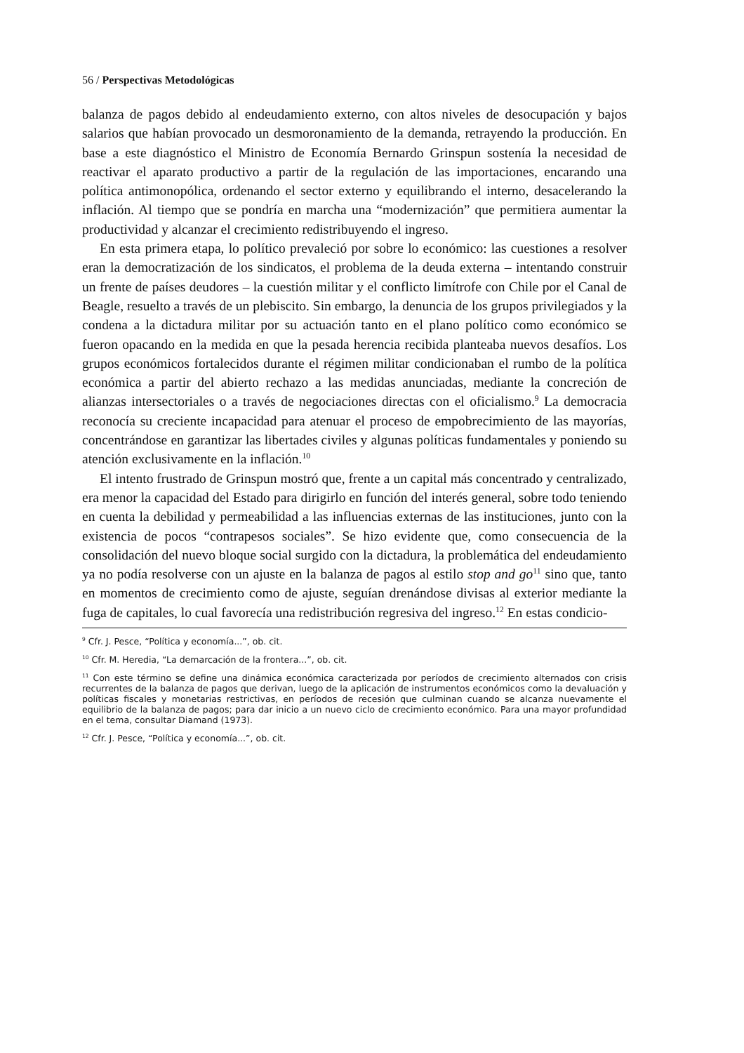56 / Perspectivas Metodológicas
balanza de pagos debido al endeudamiento externo, con altos niveles de desocupación y bajos salarios que habían provocado un desmoronamiento de la demanda, retrayendo la producción. En base a este diagnóstico el Ministro de Economía Bernardo Grinspun sostenía la necesidad de reactivar el aparato productivo a partir de la regulación de las importaciones, encarando una política antimonopólica, ordenando el sector externo y equilibrando el interno, desacelerando la inflación. Al tiempo que se pondría en marcha una “modernización” que permitiera aumentar la productividad y alcanzar el crecimiento redistribuyendo el ingreso.
En esta primera etapa, lo político prevaleció por sobre lo económico: las cuestiones a resolver eran la democratización de los sindicatos, el problema de la deuda externa – intentando construir un frente de países deudores – la cuestión militar y el conflicto limítrofe con Chile por el Canal de Beagle, resuelto a través de un plebiscito. Sin embargo, la denuncia de los grupos privilegiados y la condena a la dictadura militar por su actuación tanto en el plano político como económico se fueron opacando en la medida en que la pesada herencia recibida planteaba nuevos desafíos. Los grupos económicos fortalecidos durante el régimen militar condicionaban el rumbo de la política económica a partir del abierto rechazo a las medidas anunciadas, mediante la concreción de alianzas intersectoriales o a través de negociaciones directas con el oficialismo.<sup>9</sup> La democracia reconocía su creciente incapacidad para atenuar el proceso de empobrecimiento de las mayorías, concentrándose en garantizar las libertades civiles y algunas políticas fundamentales y poniendo su atención exclusivamente en la inflación.<sup>10</sup>
El intento frustrado de Grinspun mostró que, frente a un capital más concentrado y centralizado, era menor la capacidad del Estado para dirigirlo en función del interés general, sobre todo teniendo en cuenta la debilidad y permeabilidad a las influencias externas de las instituciones, junto con la existencia de pocos “contrapesos sociales”. Se hizo evidente que, como consecuencia de la consolidación del nuevo bloque social surgido con la dictadura, la problemática del endeudamiento ya no podía resolverse con un ajuste en la balanza de pagos al estilo stop and go<sup>11</sup> sino que, tanto en momentos de crecimiento como de ajuste, seguían drenándose divisas al exterior mediante la fuga de capitales, lo cual favorecía una redistribución regresiva del ingreso.<sup>12</sup> En estas condicio-
<sup>9</sup> Cfr. J. Pesce, “Política y economía...”, ob. cit.
<sup>10</sup> Cfr. M. Heredia, “La demarcación de la frontera...”, ob. cit.
<sup>11</sup> Con este término se define una dinámica económica caracterizada por períodos de crecimiento alternados con crisis recurrentes de la balanza de pagos que derivan, luego de la aplicación de instrumentos económicos como la devaluación y políticas fiscales y monetarias restrictivas, en períodos de recesión que culminan cuando se alcanza nuevamente el equilibrio de la balanza de pagos; para dar inicio a un nuevo ciclo de crecimiento económico. Para una mayor profundidad en el tema, consultar Diamand (1973).
<sup>12</sup> Cfr. J. Pesce, “Política y economía...”, ob. cit.